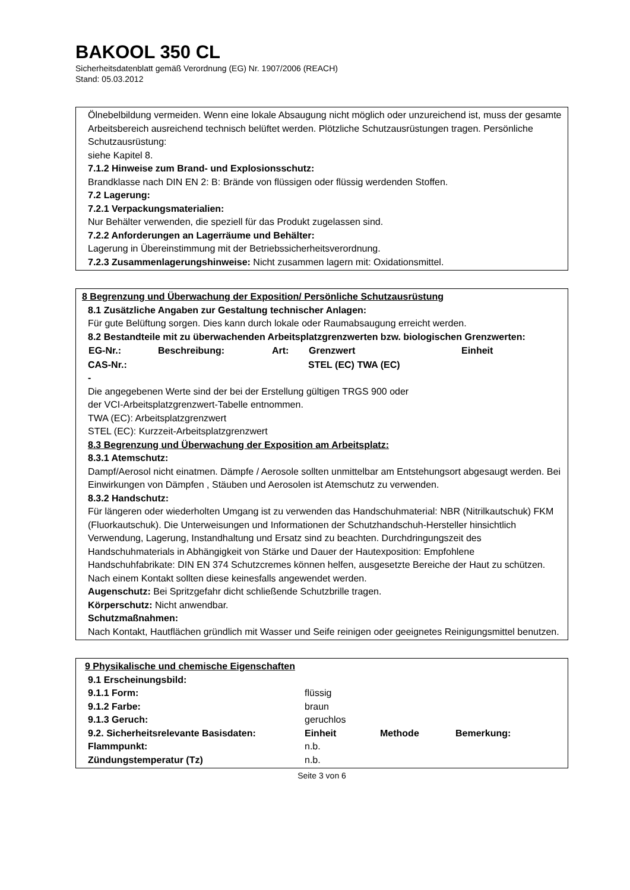BAKOOL 350 CL
Sicherheitsdatenblatt gemäß Verordnung (EG) Nr. 1907/2006 (REACH)
Stand: 05.03.2012
Ölnebelbildung vermeiden. Wenn eine lokale Absaugung nicht möglich oder unzureichend ist, muss der gesamte Arbeitsbereich ausreichend technisch belüftet werden. Plötzliche Schutzausrüstungen tragen. Persönliche Schutzausrüstung:
siehe Kapitel 8.
7.1.2 Hinweise zum Brand- und Explosionsschutz:
Brandklasse nach DIN EN 2: B: Brände von flüssigen oder flüssig werdenden Stoffen.
7.2 Lagerung:
7.2.1 Verpackungsmaterialien:
Nur Behälter verwenden, die speziell für das Produkt zugelassen sind.
7.2.2 Anforderungen an Lagerräume und Behälter:
Lagerung in Übereinstimmung mit der Betriebssicherheitsverordnung.
7.2.3 Zusammenlagerungshinweise: Nicht zusammen lagern mit: Oxidationsmittel.
8 Begrenzung und Überwachung der Exposition/ Persönliche Schutzausrüstung
8.1 Zusätzliche Angaben zur Gestaltung technischer Anlagen:
Für gute Belüftung sorgen. Dies kann durch lokale oder Raumabsaugung erreicht werden.
8.2 Bestandteile mit zu überwachenden Arbeitsplatzgrenzwerten bzw. biologischen Grenzwerten:
| EG-Nr.: | Beschreibung: | Art: | Grenzwert | Einheit |
| --- | --- | --- | --- | --- |
| CAS-Nr.: | | | STEL (EC) TWA (EC) | |
| - | | | | |
Die angegebenen Werte sind der bei der Erstellung gültigen TRGS 900 oder
der VCI-Arbeitsplatzgrenzwert-Tabelle entnommen.
TWA (EC): Arbeitsplatzgrenzwert
STEL (EC): Kurzzeit-Arbeitsplatzgrenzwert
8.3 Begrenzung und Überwachung der Exposition am Arbeitsplatz:
8.3.1 Atemschutz:
Dampf/Aerosol nicht einatmen. Dämpfe / Aerosole sollten unmittelbar am Entstehungsort abgesaugt werden. Bei Einwirkungen von Dämpfen , Stäuben und Aerosolen ist Atemschutz zu verwenden.
8.3.2 Handschutz:
Für längeren oder wiederholten Umgang ist zu verwenden das Handschuhmaterial: NBR (Nitrilkautschuk) FKM (Fluorkautschuk). Die Unterweisungen und Informationen der Schutzhandschuh-Hersteller hinsichtlich Verwendung, Lagerung, Instandhaltung und Ersatz sind zu beachten. Durchdringungszeit des Handschuhmaterials in Abhängigkeit von Stärke und Dauer der Hautexposition: Empfohlene Handschuhfabrikate: DIN EN 374 Schutzcremes können helfen, ausgesetzte Bereiche der Haut zu schützen. Nach einem Kontakt sollten diese keinesfalls angewendet werden.
Augenschutz: Bei Spritzgefahr dicht schließende Schutzbrille tragen.
Körperschutz: Nicht anwendbar.
Schutzmaßnahmen:
Nach Kontakt, Hautflächen gründlich mit Wasser und Seife reinigen oder geeignetes Reinigungsmittel benutzen.
9 Physikalische und chemische Eigenschaften
| 9.1 Erscheinungsbild: | | | |
| 9.1.1 Form: | flüssig | | |
| 9.1.2 Farbe: | braun | | |
| 9.1.3 Geruch: | geruchlos | | |
| 9.2. Sicherheitsrelevante Basisdaten: | Einheit | Methode | Bemerkung: |
| Flammpunkt: | n.b. | | |
| Zündungstemperatur (Tz) | n.b. | | |
Seite 3 von 6